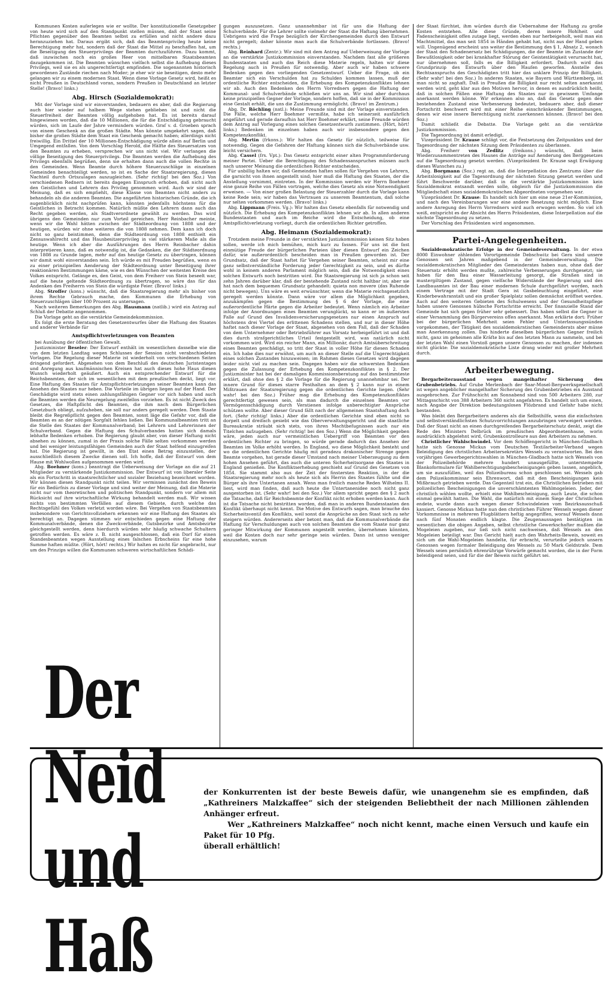Kommunen Kosten auferlegen wie er wollte. Der konstitutionelle Gesetzgeber von heute wird sich auf den Standpunkt stellen müssen, daß der Staat seine Pflichten gegenüber den Beamten selbst zu erfüllen und nicht andere dazu heranzuziehen hat. Daraus ergibt sich, daß das Beamtenprivileg heute keine Berechtigung mehr hat, sondern daß der Staat die Mittel zu beschaffen hat, um die Beseitigung des Steuerprivilegs der Beamten durchzuführen. Dazu kommt, daß inzwischen noch ein großes Heer von mittelbaren Staatsbeamten dazugekommen ist. Die Beamten wünschen vielfach selbst die Aufhebung dieses Privilegs, weil sie es als ungerechtfertigt empfinden. Die sogenannten historisch gewordenen Zustände riechen nach Moder; je eher wir sie beseitigen, desto mehr gelangen wir zu einem modernen Staat. Wenn diese Vorlage Gesetz wird, heißt es nicht Preußen in Deutschland voran, sondern Preußen in Deutschland an letzter Stelle! (Bravo! links.)
Abg. Hirsch (Sozialdemokrat):
Mit der Vorlage sind wir einverstanden, bedauern es aber, daß die Regierung auch hier wieder auf halbem Wege stehen geblieben ist und nicht die Steuerfreiheit der Beamten völlig aufgehoben hat. Es ist bereits darauf hingewiesen worden, daß die 10 Millionen, die für die Entschädigung gebraucht würden, sich im Laufe der Jahre vermindern würden. Graf v. d. Groeben sprach von einem Geschenk an die großen Städte. Man könnte umgekehrt sagen, daß bisher die großen Städte dem Staat ein Geschenk gemacht haben; allerdings nicht freiwillig. Ein Drittel der 10 Millionen-Entschädigung würde allein auf Berlin und Umgegend entfallen. Von dem Vorschlag Herold, die Hälfte des Steuersatzes von den Beamten zu erheben, versprechen wir uns nicht viel. Wir verlangen die völlige Beseitigung des Steuerprivilegs. Die Beamten werden die Aufhebung des Privilegs ebenfalls begrüßen, denn sie erhalten dann auch die vollen Rechte in den Gemeinden. Wenn Beamte durch höhere Steuerzuschläge in einzelnen Gemeinden benachteiligt werden, so ist es Sache der Staatsregierung, diesen Nachteil durch Ortszulagen auszugleichen. (Sehr richtig! bei den Soz.) Von verschiedenen Rednern ist bereits dagegen Einspruch erhoben, daß nicht auch den Geistlichen und Lehrern das Privileg genommen wird. Auch wir sind der Meinung, daß es sich empfiehlt, diese Klasse von Beamten nicht anders zu behandeln als die anderen Beamten. Die angeführten historischen Gründe, die ich augenblicklich nicht nachprüfen kann, könnten jedenfalls höchstens für die Geistlichen in Betracht kommen. Natürlich müßte den Lehrern dann auch das Recht gegeben werden, als Stadtverordnete gewählt zu werden. Das wird übrigens den Gemeinden nur zum Vorteil gereichen. Herr Reinbacher meinte, wenn wir die Wahl hätten zwischen der Städteordnung von 1808 und der heutigen, würden wir ohne weiteres die von 1808 nehmen. Dem kann ich doch nicht so ganz beistimmen, denn die Städteordnung von 1808 enthielt ein Zensuswahlrecht und das Hausbesitzerprivileg in viel stärkerem Maße als die heutige. Wenn ich aber die Ausführungen des Herrn Reinbacher dahin interpretieren kann, daß es notwendig ist, die Gedanken, die der Städteordnung von 1808 zu Grunde lagen, mehr auf das heutige Gesetz zu übertragen, können wir damit wohl einverstanden sein. Ich würde es mit Freuden begrüßen, wenn es zu einer prinzipiellen Aenderung der Städteordnung unter Beseitigung ihrer reaktionären Bestimmungen käme, wie es den Wünschen der weitesten Kreise des Volkes entspricht. Gelänge es, den Geist, von dem Freiherr von Stein beseelt war, auf die heute geltende Städteordnung zu übertragen, so wäre das für das Andenken des Freiherrn von Stein die würdigste Feier. (Bravo! links.)
Abg. Stroffer (kons.) wünscht, daß die Staatsregierung mehr als bisher von ihrem Rechte Gebrauch mache, den Kommunen die Erhebung von Steuerzuschlägen über 100 Prozent zu untersagen.
Nach weiteren Bemerkungen des Abg. Hausmann (natlib.) wird ein Antrag auf Schluß der Debatte angenommen.
Die Vorlage geht an die verstärkte Gemeindekommission.
Es folgt die erste Beratung des Gesetzentwurfes über die Haftung des Staates und anderer Verbände für
Amtspflichtverletzungen von Beamten
bei Ausübung der öffentlichen Gewalt.
Justizminister Beseler: Der Entwurf enthält im wesentlichen dasselbe wie die von dem letzten Landtag wegen Schlusses der Session nicht verabschiedeten Vorlagen. Die Regelung dieser Materie ist wiederholt von verschiedenen Seiten dringend gefordert. Abgesehen von dem Beschluß des deutschen Juristentages und Anregung aus kaufmännischen Kreisen hat auch dieses hohe Haus diesen Wunsch wiederholt geäußert. Auch ein entsprechender Entwurf für die Reichsbeamten, der sich im wesentlichen mit dem preußischen deckt, liegt vor. Eine Haftung des Staates für Amtspflichtverletzungen seiner Beamten kann das Ansehen des Staates nur heben. Die Vorteile im übrigen liegen auf der Hand. Der Geschädigte wird stets einen zahlungsfähigen Gegner vor sich haben und auch die Beamten werden die Neuregelung zweifellos vorziehen. Es ist nicht Zweck des Gesetzes, die Haftpflicht des Beamten, die ihm nach dem Bürgerlichen Gesetzbuch obliegt, aufzuheben, sie soll nur anders geregelt werden. Dem Staate bleibt die Regreßpflicht gegen den Beamten, sonst läge die Gefahr vor, daß die Beamten es an der nötigen Sorgfalt fehlen ließen. Bei Kommunalbeamten tritt an die Stelle des Staates der Kommunalverband; bei Lehrern und Lehrerinnen der Schulverband. Gegen die Haftung des Schulverbandes hatten sich damals lebhafte Bedenken erhoben. Die Regierung glaubt aber, von dieser Haftung nicht absehen zu können, zumal in der Praxis solche Fälle selten vorkommen werden und bei weniger leistungsfähigen Gemeinden auch der Staat helfend einzugreifen hat. Die Regierung ist gewillt, in den Etat einen Betrag einzustellen, der ausschließlich diesem Zwecke dienen soll. Ich hoffe, daß der Entwurf von dem Hause mit Wohlwollen aufgenommen werden wird.
Abg. Boehmer (kons.) beantragt die Ueberweisung der Vorlage an die auf 21 Mitglieder zu verstärkende Justizkommission. Der Entwurf ist von liberaler Seite als ein Fortschritt in staatsrechtlicher und sozialer Beziehung bezeichnet worden. Wir können diesen Standpunkt nicht teilen. Wir vermissen zunächst den Beweis für ein Bedürfnis zu dieser Vorlage und sind weiter der Meinung, daß die Materie nicht nur vom theoretischen und politischen Standpunkt, sondern vor allem mit Rücksicht auf ihre wirtschaftliche Wirkung behandelt werden muß. Wir wissen nichts von bestimmten Verfällen auf diesem Gebiete, durch welche das Rechtsgefühl des Volkes verletzt worden wäre. Bei Vergehen von Staatsbeamten insbesondere von Gerichtsvollziehern erkennen wir eine Haftung des Staates als berechtigt an. Dagegen stimmen wir entschieden gegen eine Haftung der Kommunalverbände, denen die Zweckverbände, Gutsbezirke und Amtsbezirke gleichgestellt werden, denn hierdurch würden sehr häufig schwache Schultern getroffen werden. Es wäre z. B. nicht ausgeschlossen, daß ein Dorf für einen Standesbeamten wegen Ausstellung eines falschen Erbscheins für eine hohe Summe haften müßte. (Hört, hört! rechts.) Wir halten es nicht für angebracht, nur um des Prinzips willen die Kommunen schweren wirtschaftlichen Schädi-
gungen auszusetzen. Ganz unannehmbar ist für uns die Haftung der Schulverbände. Für die Lehrer sollte vielmehr der Staat die Haftung übernehmen. Uebrigens wird die Frage bezüglich der Kirchengemeinden durch den Entwurf nicht geregelt; daher könnte man auch die Schulverbände fortlassen. (Bravo! rechts.)
Abg. Reinhard (Zentr.): Wir sind mit dem Antrag auf Ueberweisung der Vorlage an die verstärkte Justizkommission einverstanden. Nachdem fast alle größeren Bundesstaaten und auch das Reich diese Materie regeln, halten wir diese Regelung auch in Preußen für notwendig. Aber auch wir haben schwere Bedenken gegen den vorliegenden Gesetzentwurf. Ueber die Frage, ob ein Beamter sich ein Verschulden hat zu Schulden kommen lassen, muß der ordentliche Richter entscheiden, die Erhebung des Kompetenzkonfliktes lehnen wir ab. Auch den Bedenken des Herrn Vorredners gegen die Haftung der Kommunal- und Schulverbände schließen wir uns an. Wir sind aber durchaus keine prinzipiellen Gegner der Vorlage, sondern hoffen, daß sie in der Kommission eine Gestalt erhält, die uns die Zustimmung ermöglicht. (Bravo! im Zentrum.)
Abg. Dr. Röchling (natl.): Meine Freunde sind mit der Vorlage einverstanden. Die Fälle, welche Herr Boehmer vermißte, habe ich seinerzeit ausführlich angeführt und gerade daraufhin hat Herr Boehmer erklärt, seine Freunde würden dem Antrag auf Vorlegung eines solchen Gesetzentwurfs zustimmen. (Hört, hört! links.) Bedenken im einzelnen haben auch wir insbesondere gegen den Kompetenzkonflikt.
Abg. Mertin (frkons.): Wir halten das Gesetz für nützlich, teilweise für notwendig. Gegen die Gefahren der Haftung können sich die Schulverbände usw. leicht versichern.
Abg. Cassel (frs. Vpt.): Das Gesetz entspricht einer alten Programmforderung meiner Partei. Ueber die Berechtigung des Schadensanspruches müssen auch nach unserer Meinung die ordentlichen Richter entscheiden.
Für unbillig halten wir, daß Gemeinden haften sollen für Vergehen von Lehrern, die garnicht von ihnen angestellt sind; hier muß die Haftung des Staates, der die Anstellung vornimmt, eintreten. In der Kommission werden wir Herrn Boehmer eine ganze Reihe von Fällen vortragen, welche dies Gesetz als eine Notwendigkeit erweisen. — Von einer großen Belastung der Steuerzahler durch die Vorlage kann keine Rede sein; wir haben das Vertrauen zu unserem Beamtentum, daß solche nur selten vorkommen werden. (Bravo! links.)
Abg. Lippmann (Freis. Vg.): Wir halten das Gesetz ebenfalls für notwendig und nützlich. Die Erhebung des Kompetenzkonfliktes lehnen wir ab. In allen anderen Bundesstaaten und auch im Reiche wird die Entscheidung, ob eine Amtspflichtverletzung vorliegt, durch die ordentlichen Richter getroffen.
Abg. Heimann (Sozialdemokrat):
Trotzdem meine Freunde in der verstärkten Justizkommission keinen Sitz haben sollen, werde ich mich bemühen, mich kurz zu fassen. Für uns ist die fast einmütige Freude der bürgerlichen Parteien über diesen Entwurf ein Zeichen dafür, wie außerordentlich bescheiden man in Preußen geworden ist. Der Grundsatz, daß der Staat haftet für Vergehen seiner Beamten, scheint mir eine ganz selbstverständliche Forderung jeder Gerechtigkeit zu sein, und es dürfte wohl in keinem anderen Parlament möglich sein, daß die Notwendigkeit eines solchen Entwurfs noch bestritten wird. Die Staatsregierung ist sich ja schon seit zehn Jahren darüber klar, daß der bestehende Zustand nicht haltbar ist; aber sie hat nach dem bequemen Grundsatz gehandelt: quieta non movere (das Ruhende nicht bewegen). Uns wäre es weit erwünschter, wenn die Materie reichsgesetzlich geregelt werden könnte. Dann wäre vor allem die Möglichkeit gegeben, anzukämpfen gegen die Bestimmung des § 6 der Vorlage, die eine außerordentliche Härte gegen die Arbeiter bedeutet. Wenn nämlich ein Arbeiter infolge der Anordnungen eines Beamten verunglückt, so kann er im äußersten Falle auf Grund des Invalidenversicherungsgesetzes nur einen Anspruch auf höchstens drei Viertel des erlittenen Schadens stellen, und nur in dieser Höhe haftet nach dieser Vorlage der Staat, abgesehen von dem Fall, daß der Schaden von dem Unternehmer oder Betriebsführer aus Vorsatz herbeigeführt ist und daß dies durch strafgerichtliches Urteil festgestellt wird, was natürlich nicht vorkommen wird. Wird ein reicher Mann, ein Millionär, durch Amtsüberschreitung eines Beamten geschädigt, so tritt der Staat in voller Höhe für diesen Schaden ein. Ich habe dies nur erwähnt, um auch an dieser Stelle auf die Ungerechtigkeit eines solchen Zustandes hinzuweisen; im Rahmen dieses Gesetzes wird dagegen leider nicht viel zu machen sein. Dagegen haben wir die schwersten Bedenken gegen die Zulassung der Erhebung des Kompetenzkonfliktes in § 2. Der Justizminister hat bei der damaligen Kommissionsberatung auf das bestimmteste erklärt, daß ohne den § 2 die Vorlage für die Regierung unannehmbar sei. Der innere Grund für dieses starre Festhalten an dem § 2 kann nur in einem Mißtrauen der Staatsregierung gegen die ordentlichen Gerichte liegen. (Sehr wahr! bei den Soz.) Früher mag die Erhebung des Kompetenzkonfliktes gerechtfertigt gewesen sein, als man dadurch die einzelnen Beamten vor Vermögensschädigung durch Veratienen infolge unberechtigter Ansprüche schützen wollte. Aber dieser Grund fällt nach der allgemeinen Staatshaftung doch fort. (Sehr richtig! links.) Aber die ordentlichen Gerichte sind eben nicht so dorpelt und dreifach gesiebt wie das Oberverwaltungsgericht und die staatliche Bureaukratie sträubt sich stets, von ihren Machtbefugnissen auch nur ein Titelchen aufzugeben. (Sehr richtig! bei den Soz.) Wenn die Möglichkeit gegeben wäre, jeden auch nur vermeintlichen Uebergriff von Beamten vor den ordentlichen Richter zu bringen, so würde gerade dadurch das Ansehen der Beamten im Volke erhöht werden. In England, wo diese Möglichkeit besteht und wo die ordentlichen Gerichte häufig mit geradezu drakonischer Strenge gegen Beamte vorgehen, hat gerade dieser Umstand nach meiner Ueberzeugung zu dem hohen Ansehen geführt, das auch die unteren Sicherheitsorgane des Staates in England genießen. Die Konfliktserhebung geschieht auf Grund des Gesetzes von 1854. Sie stammt also aus der Zeit der finstersten Reaktion, in der die Staatsregierung mehr noch als heute sich als Herrin des Staates fühlte und die Bürger als ihre Untertanen ansah. Wenn man freilich manche Reden Wilhelms II. liest, wird man finden, daß auch heute die Untertanenidee noch nicht ganz ausgestorben ist. (Sehr wahr! bei den Soz.) Vor allem spricht gegen den § 2 auch die Tatsache, daß für Reichsbeamte der Konflikt nicht erhoben werden kann. Auch ist die Tatsache nicht bestritten worden, daß man in anderen Bundesstaaten den Konflikt überhaupt nicht kennt. Die Motive des Entwurfs sagen, man brauche das Sicherheitsventil des Konflikts, weil sonst die Ansprüche an den Staat sich zu sehr steigern würden. Andererseits aber betont man, daß die Kommunalverbände die Haftung für Verschuldungen auch von solchen Beamten die vom Staate nur ganz geringer Mitwirkung der Kommunen angestellt werden, übernehmen könnten, weil die Kosten doch nur sehr geringe sein würden. Dann ist umso weniger einzusehen, warum
der Staat fürchtet, ihm würden durch die Uebernahme der Haftung zu große Kosten entstehen. Alle diese Gründe, deren innere Hohlheit und Fadenscheinigkeit offen zutage liegt, werden eben nur herbeigeholt, weil man ein Machtmittel, das man seit 1854 in Händen gehabt hat, nicht aus der Hand geben will. Ungenügend erscheint uns weiter die Bestimmung des § 1, Absatz 2, wonach der Staat den Schadenersatz bei Schädigungen, die der Beamte im Zustande der Bewußtlosigkeit oder bei krankhafter Störung der Geistestätigkeit verursacht hat, nur übernehmen soll, falls es die Billigkeit erfordert. Dadurch wird das Grundprinzip des Entwurfs über den Haufen geworfen. Anstelle des Rechtsanspruchs des Geschädigten tritt hier das unklare Prinzip der Billigkeit. (Sehr wahr! bei den Soz.) In anderen Staaten, wie Bayern und Württemberg, ist man nicht so zaghaft. Daß in Preußen die Billigkeit nur recht selten anerkannt werden wird, geht klar aus den Motiven hervor, in denen es ausdrücklich heißt, daß in solchen Fällen eine Haftung des Staates nur in gewissem Umfange anerkannt werden könne. Wir erkennen also an, daß das Gesetz gegen den bestehenden Zustand eine Verbesserung bedeutet, bedauern aber, daß dieser Fortschritt beschwert wird mit einer Reihe einschränkender Bestimmungen, denen wir eine innere Berechtigung nicht zuerkennen können. (Bravo! bei den Soz.)
Damit schließt die Debatte. Die Vorlage geht an die verstärkte Justizkommission.
Die Tagesordnung ist damit erledigt.
Vizepräsident Dr. Krause schlägt vor, die Festsetzung des Zeitpunktes und der Tagesordnung der nächsten Sitzung dem Präsidenten zu überlassen.
Abg. Freiherr von Zedlitz (freikons.) wünscht, daß beim Wiederzusammentreten des Hauses die Anträge auf Aenderung des Berggesetzes auf die Tagesordnung gesetzt werden. (Vizepräsident Dr. Krause sagt Erwägung dieses Wunsches zu.)
Abg. Borgmann (Soz.) regt an, daß die Interpellation des Zentrums über die Arbeitslosigkeit auf die Tagesordnung der nächsten Sitzung gesetzt werden und führt Beschwerde darüber, daß in die verstärkte Justizkommission kein Sozialdemokrat entsandt werden solle, obgleich für die Justizkommission die Mitgliedschaft eines sozialdemokratischen Abgeordneten vorgesehen war.
Vizepräsident Dr. Krause: Es handelt sich hier um eine neue 21er-Kommission, und nach den Vereinbarungen war eine andere Besetzung nicht möglich. Eine andere Anregung des Herrn Vorredners wird auch erwogen werden. So viel ich weiß, entspricht es der Absicht des Herrn Präsidenten, diese Interpellation auf die nächste Tagesordnung zu setzen.
Der Vorschlag des Präsidenten wird angenommen.
Partei-Angelegenheiten.
Sozialdemokratische Erfolge in der Gemeindeverwaltung. In der etwa 8000 Einwohner zählenden Vorortgemeinde Debschwitz bei Gera sind unsere Genossen seit Jahren maßgebend in der Gemeindeverwaltung. Die sozialdemokratischen Mitglieder des Gemeinderates haben nun, ohne daß der Steuersatz erhöht werden mußte, zahlreiche Verbesserungen durchgesetzt; sie haben für den Bau einer Wasserleitung gesorgt, die Straßen sind in mustergiltigem Zustand, gegen vielfache Widerstände der Regierung und des Landbauamtes ist der Bau einer modernen Schule durchgeführt worden, nach einem Vertrage mit der Stadt Gera ist Gasbeleuchtung eingeführt, eine Kinderbewahranstalt und ein großer Spielplatz sollen demnächst eröffnet werden. Auch auf den weiteren Gebieten des Schulwesens und der Gesundheitspflege haben unsere Genossen hübsche Fortschritte erreicht. Der finanzielle Stand der Gemeinde hat sich gegen früher sehr gebessert. Das haben selbst die Gegner in einer Versammlung des Bürgervereins offen anerkannt. Man erklärte dort: Früher bei der bürgerlichen Mehrheit seien Fehler und Unterlassungssünden vorgekommen, der Tätigkeit des sozialdemokratischen Gemeinderats aber müsse man Anerkennung zollen. Das hinderte dieselben bürgerlichen Gegner freilich nicht, ganz im geheimen alle Kräfte bis auf den letzten Mann zu sammeln, und bei der letzten Wahl einen Vorstoß gegen unsere Genossen zu machen, der indessen nicht glückte: Die sozialdemokratische Liste drang wieder mit großer Mehrheit durch.
Arbeiterbewegung.
Bergarbeiterausstand wegen mangelhafter Sicherung des Grubenbetriebs. Auf Grube Merlenbach der Saar-Mosel-Bergwerksgesellschaft ist wegen angeblicher mangelhafter Sicherung des Grubenbetriebes ein Ausstand ausgebrochen. Zur Frühschicht am Sonnabend sind von 500 Arbeitern 280, zur Mittagsschicht von 388 Arbeitern 360 nicht angefahren. Es handelt sich um einen, nach Angabe der Direktion bedeutungslosen Flözbrand und Gefahr habe nicht bestanden.
Was bleibt den Bergarbeitern anderes als die Selbsthilfe, wenn die einfachsten und selbstverständlichsten Schutzvorrichtungen anzubringen verweigert werden. Daß der Staat nicht an einen durchgreifenden Bergarbeiterschutz denkt, zeigt die Rede des Ministers Delbrück im preußischen Abgeordnetenhause, worin ausdrücklich abgelehnt wird, Grubenkontrolleure aus den Arbeitern zu nehmen.
Christlicher Wahlschwindel. Vor dem Schöffengericht in München-Gladbach hatte sich Genosse Mickus vom Deutschen Textilarbeiter-Verband wegen Beleidigung des christlichen Arbeitersekretärs Wessels zu verantworten. Bei den vorjährigen Gewerbegerichtswahlen in München-Gladbach hatte sich Wessels von der Polizeibehörde mehrere hundert unausgefüllte, unterstempelte Blankoformulare für Wahlberechtigungsbescheinigungen geben lassen, angeblich, um sie auszufüllen, weil das Polizeibureau schon geschlossen sei. Wessels gab dem Polizeikommissar sein Ehrenwort, daß mit den Bescheinigungen kein Mißbrauch getrieben werde. Das Gegenteil trat ein, die Christlichen betrieben mit polizeilichen Bescheinigungen die unverschämtesten Wahlmogeleien. Jeder, der christlich wählen wollte, erhielt eine Wahlbescheinigung, auch Leute, die schon einmal gewählt hatten. Die Wahl, die natürlich mit einem Siege der Christlichen endete, wurde dann auch wegen dieser Schwindeleien vom Bezirksausschuß kassiert. Genosse Mickus hatte nun den christlichen Führer Wessels wegen dieser Vorkommnisse in mehreren Flugblättern heftig angegriffen, worauf Wessels dann nach fünf Monaten endlich klagte. Die Zeugenaussagen bestätigten im wesentlichen die obigen Angaben, selbst christliche Gewerkschafter mußten die Mogeleien zugeben, nur ließ sich nicht nachweisen, daß Wessels an den Mogeleien beteiligt war. Das Gericht hielt auch den Wahrheits-Beweis, soweit es sich um die Wahl-Mogeleien handelte, für erbracht, verurteilte jedoch unsern Genossen wegen formaler Beleidigung des Wessels zu 50 Mark Geldstrafe. Dem Wessels seien persönlich ehrenrührige Vorwürfe gemacht worden, die in der Form beleidigend seien, und für die der Beweis nicht geführt sei.
Der Neid und Haß
der Konkurrenten ist der beste Beweis dafür, wie unangenehm sie es empfinden, daß „Kathreiners Malzkaffee“ sich der steigenden Beliebtheit der nach Millionen zählenden Anhänger erfreut.
Wer „Kathreiners Malzkaffee“ noch nicht kennt, mache einen Versuch und kaufe ein Paket für 10 Pfg.
überall erhältlich!